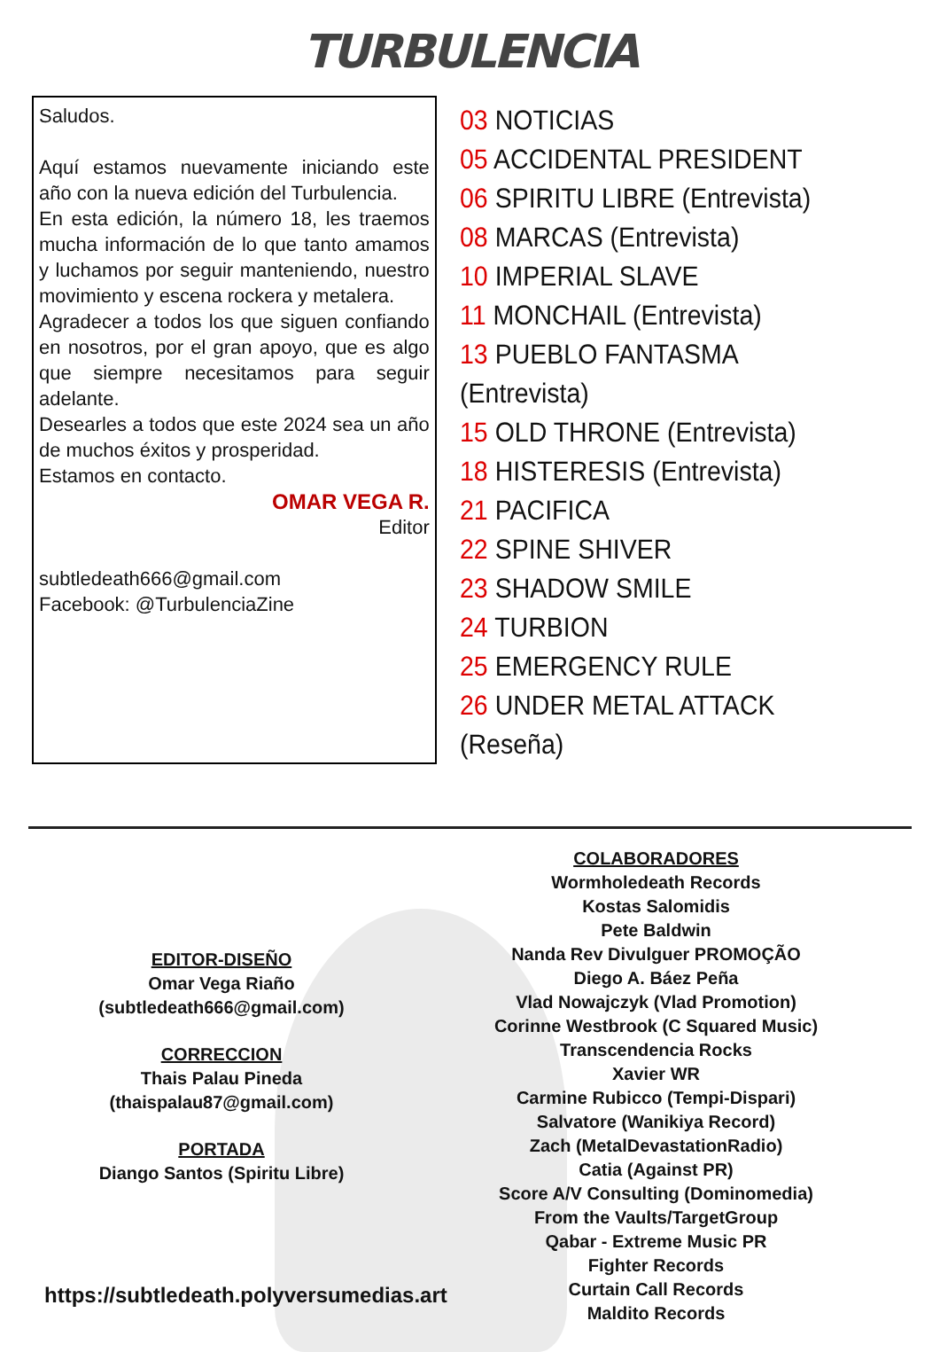TURBULENCIA
Saludos.
Aquí estamos nuevamente iniciando este año con la nueva edición del Turbulencia.
En esta edición, la número 18, les traemos mucha información de lo que tanto amamos y luchamos por seguir manteniendo, nuestro movimiento y escena rockera y metalera.
Agradecer a todos los que siguen confiando en nosotros, por el gran apoyo, que es algo que siempre necesitamos para seguir adelante.
Desearles a todos que este 2024 sea un año de muchos éxitos y prosperidad.
Estamos en contacto.
OMAR VEGA R.
Editor
subtledeath666@gmail.com
Facebook: @TurbulenciaZine
03 NOTICIAS
05 ACCIDENTAL PRESIDENT
06 SPIRITU LIBRE (Entrevista)
08 MARCAS (Entrevista)
10 IMPERIAL SLAVE
11 MONCHAIL (Entrevista)
13 PUEBLO FANTASMA (Entrevista)
15 OLD THRONE (Entrevista)
18 HISTERESIS (Entrevista)
21 PACIFICA
22 SPINE SHIVER
23 SHADOW SMILE
24 TURBION
25 EMERGENCY RULE
26 UNDER METAL ATTACK (Reseña)
EDITOR-DISEÑO
Omar Vega Riaño
(subtledeath666@gmail.com)
CORRECCION
Thais Palau Pineda
(thaispalau87@gmail.com)
PORTADA
Diango Santos (Spiritu Libre)
https://subtledeath.polyversumedias.art
COLABORADORES
Wormholedeath Records
Kostas Salomidis
Pete Baldwin
Nanda Rev Divulguer PROMOÇÃO
Diego A. Báez Peña
Vlad Nowajczyk (Vlad Promotion)
Corinne Westbrook (C Squared Music)
Transcendencia Rocks
Xavier WR
Carmine Rubicco (Tempi-Dispari)
Salvatore (Wanikiya Record)
Zach (MetalDevastationRadio)
Catia (Against PR)
Score A/V Consulting (Dominomedia)
From the Vaults/TargetGroup
Qabar - Extreme Music PR
Fighter Records
Curtain Call Records
Maldito Records